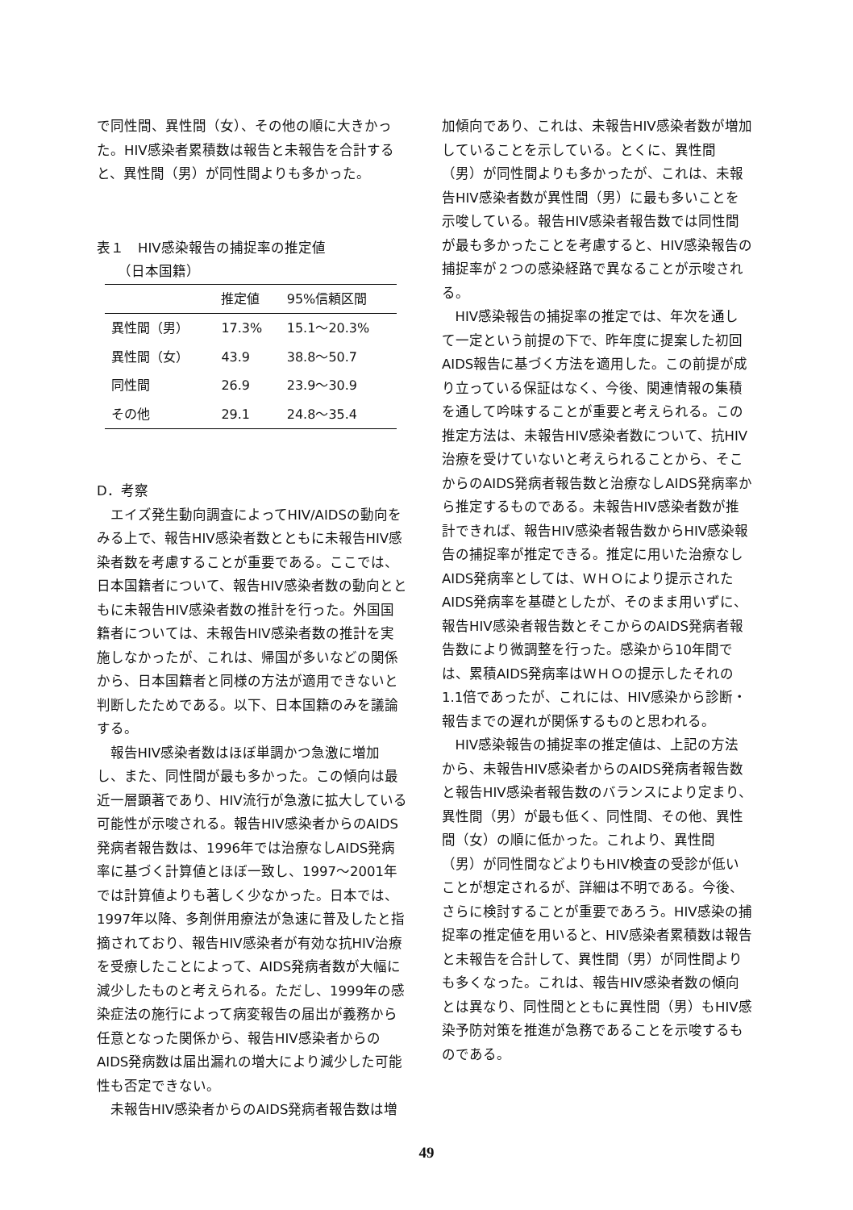で同性間、異性間（女）、その他の順に大きかった。HIV感染者累積数は報告と未報告を合計すると、異性間（男）が同性間よりも多かった。
表１　HIV感染報告の捕捉率の推定値
　　（日本国籍）
| | 推定値 | 95%信頼区間 |
| --- | --- | --- |
| 異性間（男） | 17.3% | 15.1～20.3% |
| 異性間（女） | 43.9 | 38.8～50.7 |
| 同性間 | 26.9 | 23.9～30.9 |
| その他 | 29.1 | 24.8～35.4 |
D．考察
エイズ発生動向調査によってHIV/AIDSの動向をみる上で、報告HIV感染者数とともに未報告HIV感染者数を考慮することが重要である。ここでは、日本国籍者について、報告HIV感染者数の動向とともに未報告HIV感染者数の推計を行った。外国国籍者については、未報告HIV感染者数の推計を実施しなかったが、これは、帰国が多いなどの関係から、日本国籍者と同様の方法が適用できないと判断したためである。以下、日本国籍のみを議論する。
報告HIV感染者数はほぼ単調かつ急激に増加し、また、同性間が最も多かった。この傾向は最近一層顕著であり、HIV流行が急激に拡大している可能性が示唆される。報告HIV感染者からのAIDS発病者報告数は、1996年では治療なしAIDS発病率に基づく計算値とほぼ一致し、1997～2001年では計算値よりも著しく少なかった。日本では、1997年以降、多剤併用療法が急速に普及したと指摘されており、報告HIV感染者が有効な抗HIV治療を受療したことによって、AIDS発病者数が大幅に減少したものと考えられる。ただし、1999年の感染症法の施行によって病変報告の届出が義務から任意となった関係から、報告HIV感染者からのAIDS発病数は届出漏れの増大により減少した可能性も否定できない。
未報告HIV感染者からのAIDS発病者報告数は増
加傾向であり、これは、未報告HIV感染者数が増加していることを示している。とくに、異性間（男）が同性間よりも多かったが、これは、未報告HIV感染者数が異性間（男）に最も多いことを示唆している。報告HIV感染者報告数では同性間が最も多かったことを考慮すると、HIV感染報告の捕捉率が２つの感染経路で異なることが示唆される。
HIV感染報告の捕捉率の推定では、年次を通して一定という前提の下で、昨年度に提案した初回AIDS報告に基づく方法を適用した。この前提が成り立っている保証はなく、今後、関連情報の集積を通して吟味することが重要と考えられる。この推定方法は、未報告HIV感染者数について、抗HIV治療を受けていないと考えられることから、そこからのAIDS発病者報告数と治療なしAIDS発病率から推定するものである。未報告HIV感染者数が推計できれば、報告HIV感染者報告数からHIV感染報告の捕捉率が推定できる。推定に用いた治療なしAIDS発病率としては、ＷＨＯにより提示されたAIDS発病率を基礎としたが、そのまま用いずに、報告HIV感染者報告数とそこからのAIDS発病者報告数により微調整を行った。感染から10年間では、累積AIDS発病率はＷＨＯの提示したそれの1.1倍であったが、これには、HIV感染から診断・報告までの遅れが関係するものと思われる。
HIV感染報告の捕捉率の推定値は、上記の方法から、未報告HIV感染者からのAIDS発病者報告数と報告HIV感染者報告数のバランスにより定まり、異性間（男）が最も低く、同性間、その他、異性間（女）の順に低かった。これより、異性間（男）が同性間などよりもHIV検査の受診が低いことが想定されるが、詳細は不明である。今後、さらに検討することが重要であろう。HIV感染の捕捉率の推定値を用いると、HIV感染者累積数は報告と未報告を合計して、異性間（男）が同性間よりも多くなった。これは、報告HIV感染者数の傾向とは異なり、同性間とともに異性間（男）もHIV感染予防対策を推進が急務であることを示唆するものである。
49